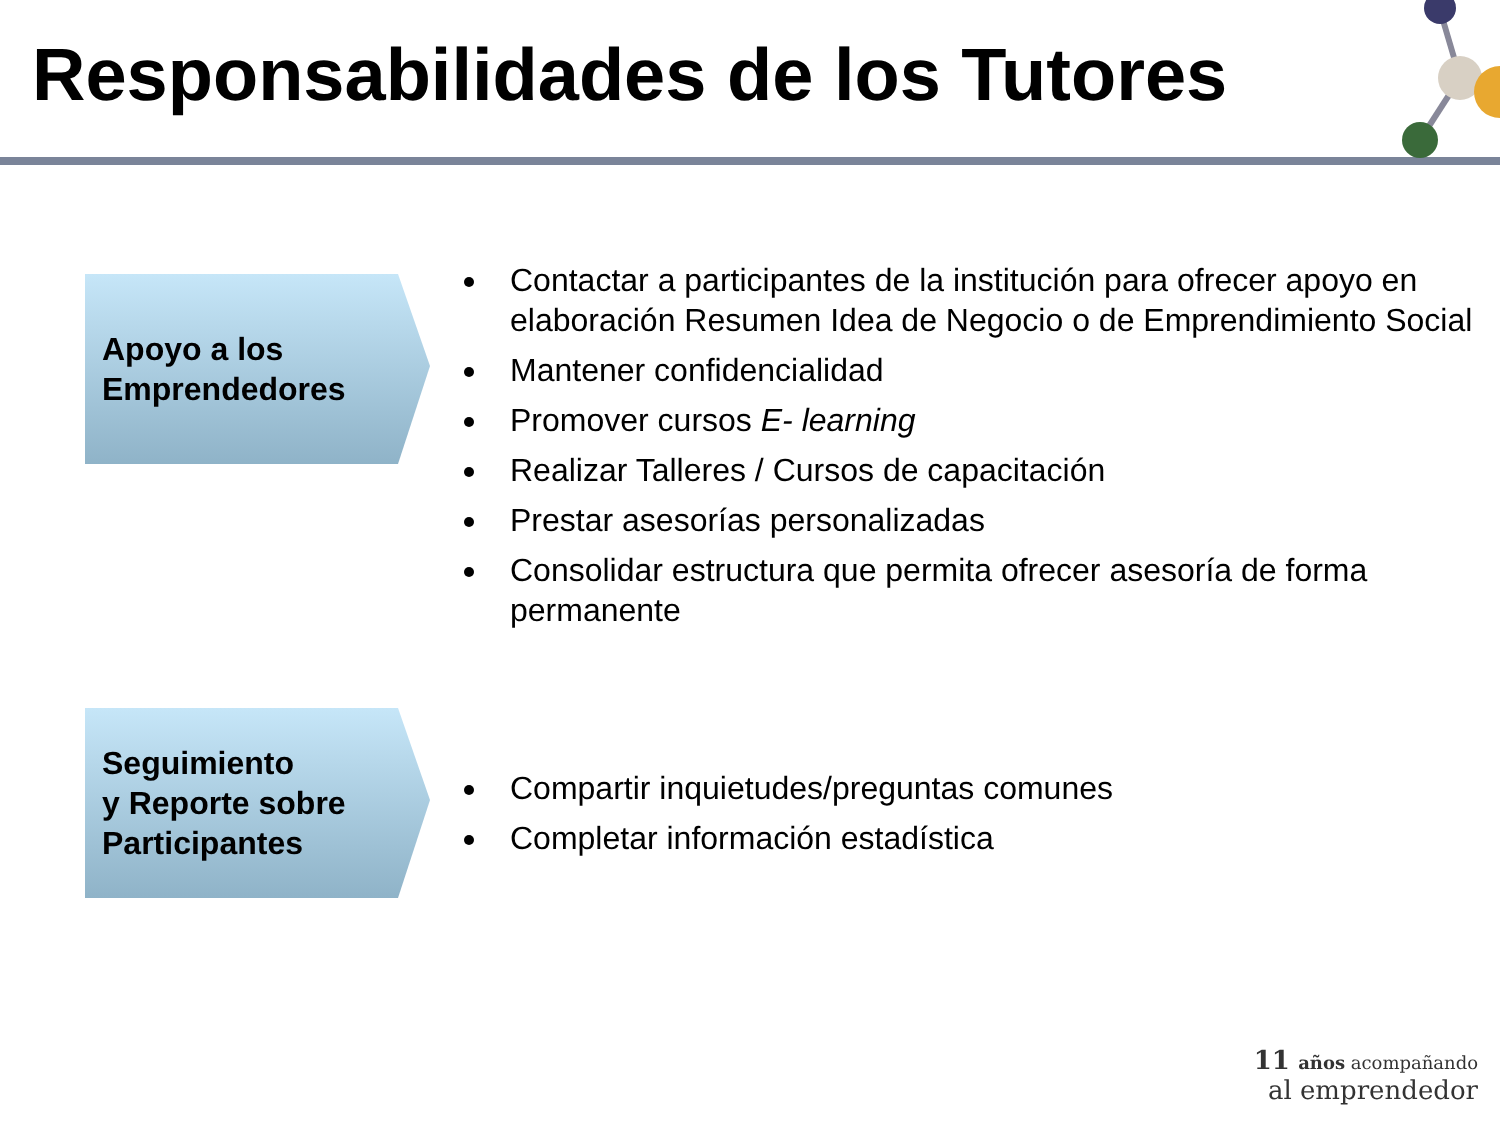Responsabilidades de los Tutores
Apoyo a los
Emprendedores
Contactar a participantes de la institución para ofrecer apoyo en elaboración Resumen Idea de Negocio o de Emprendimiento Social
Mantener confidencialidad
Promover cursos E- learning
Realizar Talleres / Cursos de capacitación
Prestar asesorías personalizadas
Consolidar estructura que permita ofrecer asesoría de forma permanente
Seguimiento
y Reporte sobre
Participantes
Compartir inquietudes/preguntas comunes
Completar información estadística
11 años acompañando
al emprendedor